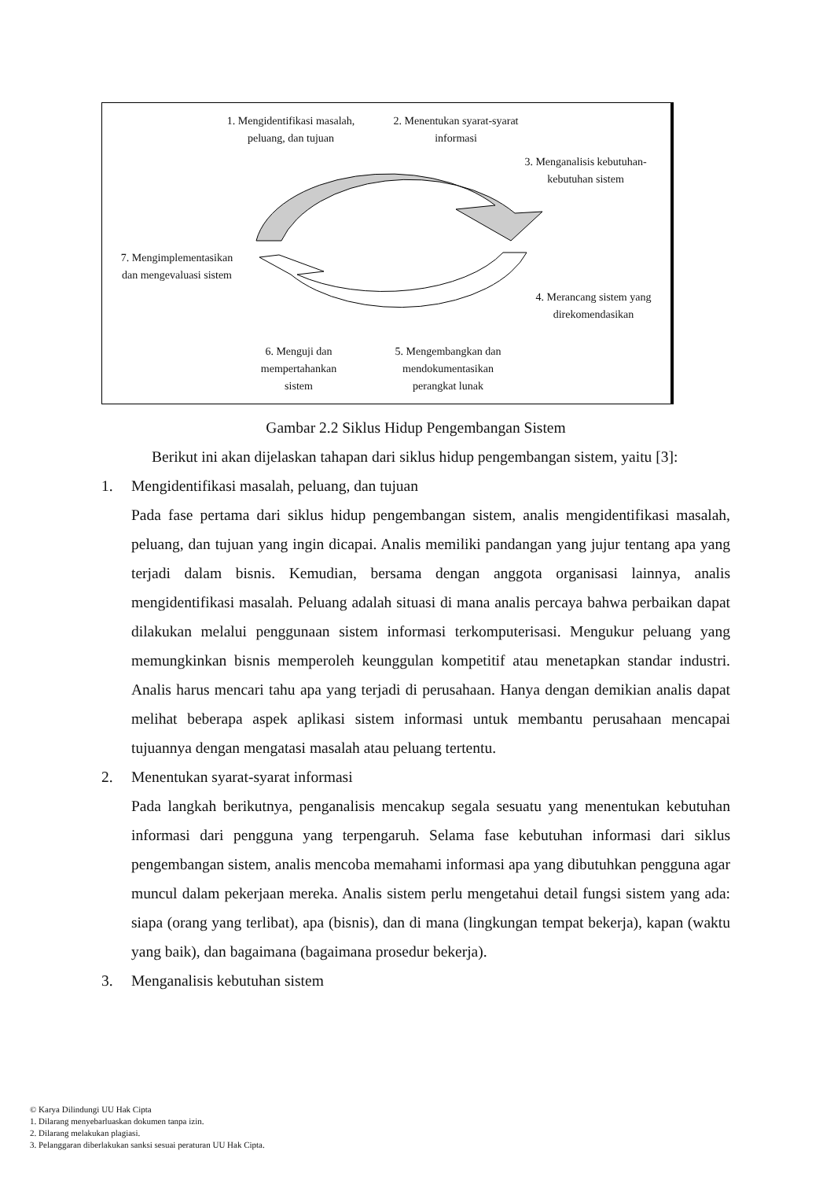1. Mengidentifikasi masalah, peluang, dan tujuan
2. Menentukan syarat-syarat informasi
3. Menganalisis kebutuhan-kebutuhan sistem
7. Mengimplementasikan dan mengevaluasi sistem
4. Merancang sistem yang direkomendasikan
6. Menguji dan mempertahankan sistem
5. Mengembangkan dan mendokumentasikan perangkat lunak
Gambar 2.2 Siklus Hidup Pengembangan Sistem
Berikut ini akan dijelaskan tahapan dari siklus hidup pengembangan sistem, yaitu [3]:
1. Mengidentifikasi masalah, peluang, dan tujuan
Pada fase pertama dari siklus hidup pengembangan sistem, analis mengidentifikasi masalah, peluang, dan tujuan yang ingin dicapai. Analis memiliki pandangan yang jujur tentang apa yang terjadi dalam bisnis. Kemudian, bersama dengan anggota organisasi lainnya, analis mengidentifikasi masalah. Peluang adalah situasi di mana analis percaya bahwa perbaikan dapat dilakukan melalui penggunaan sistem informasi terkomputerisasi. Mengukur peluang yang memungkinkan bisnis memperoleh keunggulan kompetitif atau menetapkan standar industri. Analis harus mencari tahu apa yang terjadi di perusahaan. Hanya dengan demikian analis dapat melihat beberapa aspek aplikasi sistem informasi untuk membantu perusahaan mencapai tujuannya dengan mengatasi masalah atau peluang tertentu.
2. Menentukan syarat-syarat informasi
Pada langkah berikutnya, penganalisis mencakup segala sesuatu yang menentukan kebutuhan informasi dari pengguna yang terpengaruh. Selama fase kebutuhan informasi dari siklus pengembangan sistem, analis mencoba memahami informasi apa yang dibutuhkan pengguna agar muncul dalam pekerjaan mereka. Analis sistem perlu mengetahui detail fungsi sistem yang ada: siapa (orang yang terlibat), apa (bisnis), dan di mana (lingkungan tempat bekerja), kapan (waktu yang baik), dan bagaimana (bagaimana prosedur bekerja).
3. Menganalisis kebutuhan sistem
© Karya Dilindungi UU Hak Cipta
1. Dilarang menyebarluaskan dokumen tanpa izin.
2. Dilarang melakukan plagiasi.
3. Pelanggaran diberlakukan sanksi sesuai peraturan UU Hak Cipta.